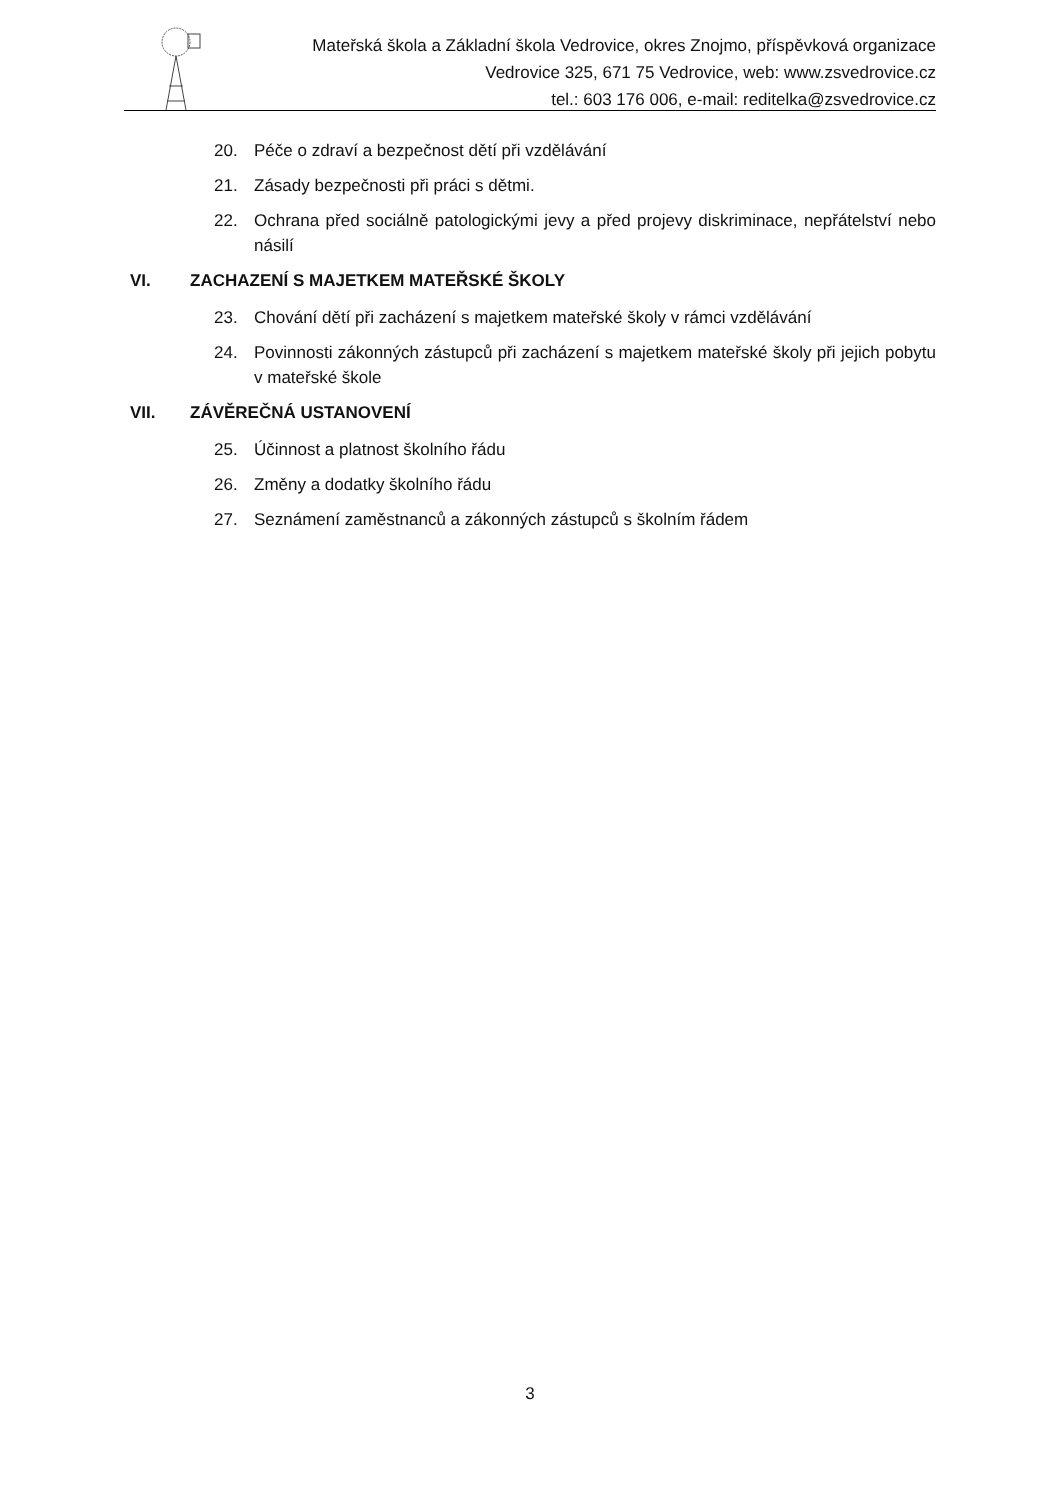Mateřská škola a Základní škola Vedrovice, okres Znojmo, příspěvková organizace
Vedrovice 325, 671 75 Vedrovice, web: www.zsvedrovice.cz
tel.: 603 176 006, e-mail: reditelka@zsvedrovice.cz
20. Péče o zdraví a bezpečnost dětí při vzdělávání
21. Zásady bezpečnosti při práci s dětmi.
22. Ochrana před sociálně patologickými jevy a před projevy diskriminace, nepřátelství nebo násilí
VI. ZACHAZENÍ S MAJETKEM MATEŘSKÉ ŠKOLY
23. Chování dětí při zacházení s majetkem mateřské školy v rámci vzdělávání
24. Povinnosti zákonných zástupců při zacházení s majetkem mateřské školy při jejich pobytu v mateřské škole
VII. ZÁVĚREČNÁ USTANOVENÍ
25. Účinnost a platnost školního řádu
26. Změny a dodatky školního řádu
27. Seznámení zaměstnanců a zákonných zástupců s školním řádem
3